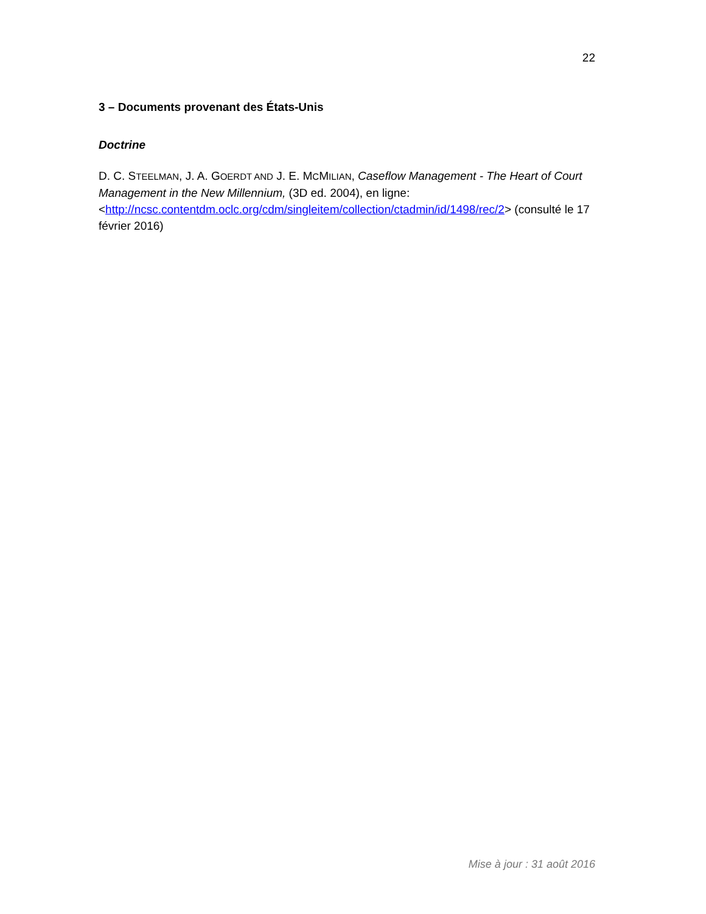22
3 – Documents provenant des États-Unis
Doctrine
D. C. STEELMAN, J. A. GOERDT AND J. E. MCMILIAN, Caseflow Management - The Heart of Court Management in the New Millennium, (3D ed. 2004), en ligne: <http://ncsc.contentdm.oclc.org/cdm/singleitem/collection/ctadmin/id/1498/rec/2> (consulté le 17 février 2016)
Mise à jour : 31 août 2016